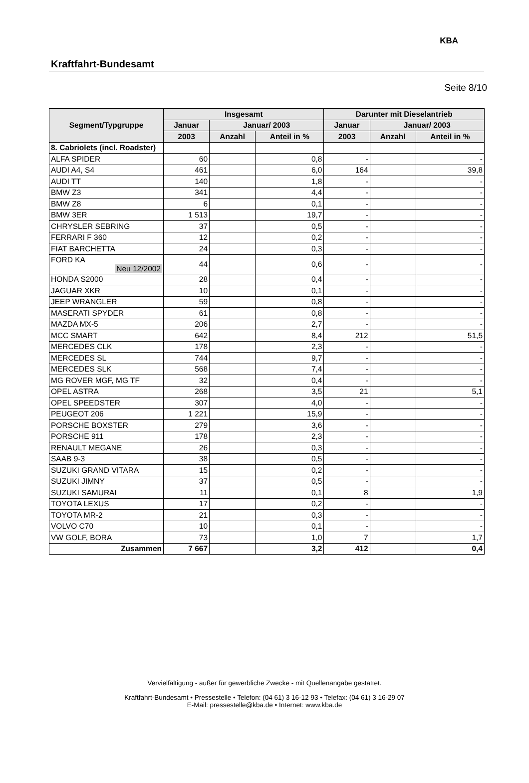Kraftfahrt-Bundesamt
KBA
Seite 8/10
| Segment/Typgruppe | Insgesamt | | | Darunter mit Dieselantrieb | | |
| --- | --- | --- | --- | --- | --- | --- |
| | Januar | Januar/ 2003 | | Januar | Januar/ 2003 | |
| | 2003 | Anzahl | Anteil in % | 2003 | Anzahl | Anteil in % |
| 8. Cabriolets (incl. Roadster) | | | | | | |
| ALFA SPIDER | 60 | | 0,8 | - | | - |
| AUDI A4, S4 | 461 | | 6,0 | 164 | | 39,8 |
| AUDI TT | 140 | | 1,8 | - | | - |
| BMW Z3 | 341 | | 4,4 | - | | - |
| BMW Z8 | 6 | | 0,1 | - | | - |
| BMW 3ER | 1 513 | | 19,7 | - | | - |
| CHRYSLER SEBRING | 37 | | 0,5 | - | | - |
| FERRARI F 360 | 12 | | 0,2 | - | | - |
| FIAT BARCHETTA | 24 | | 0,3 | - | | - |
| FORD KA Neu 12/2002 | 44 | | 0,6 | - | | - |
| HONDA S2000 | 28 | | 0,4 | - | | - |
| JAGUAR XKR | 10 | | 0,1 | - | | - |
| JEEP WRANGLER | 59 | | 0,8 | - | | - |
| MASERATI SPYDER | 61 | | 0,8 | - | | - |
| MAZDA MX-5 | 206 | | 2,7 | - | | - |
| MCC SMART | 642 | | 8,4 | 212 | | 51,5 |
| MERCEDES CLK | 178 | | 2,3 | - | | - |
| MERCEDES SL | 744 | | 9,7 | - | | - |
| MERCEDES SLK | 568 | | 7,4 | - | | - |
| MG ROVER MGF, MG TF | 32 | | 0,4 | - | | - |
| OPEL ASTRA | 268 | | 3,5 | 21 | | 5,1 |
| OPEL SPEEDSTER | 307 | | 4,0 | - | | - |
| PEUGEOT 206 | 1 221 | | 15,9 | - | | - |
| PORSCHE BOXSTER | 279 | | 3,6 | - | | - |
| PORSCHE 911 | 178 | | 2,3 | - | | - |
| RENAULT MEGANE | 26 | | 0,3 | - | | - |
| SAAB 9-3 | 38 | | 0,5 | - | | - |
| SUZUKI GRAND VITARA | 15 | | 0,2 | - | | - |
| SUZUKI JIMNY | 37 | | 0,5 | - | | - |
| SUZUKI SAMURAI | 11 | | 0,1 | 8 | | 1,9 |
| TOYOTA LEXUS | 17 | | 0,2 | - | | - |
| TOYOTA MR-2 | 21 | | 0,3 | - | | - |
| VOLVO C70 | 10 | | 0,1 | - | | - |
| VW GOLF, BORA | 73 | | 1,0 | 7 | | 1,7 |
| Zusammen | 7 667 | | 3,2 | 412 | | 0,4 |
Vervielfältigung - außer für gewerbliche Zwecke - mit Quellenangabe gestattet.
Kraftfahrt-Bundesamt • Pressestelle • Telefon: (04 61) 3 16-12 93 • Telefax: (04 61) 3 16-29 07
E-Mail: pressestelle@kba.de • Internet: www.kba.de